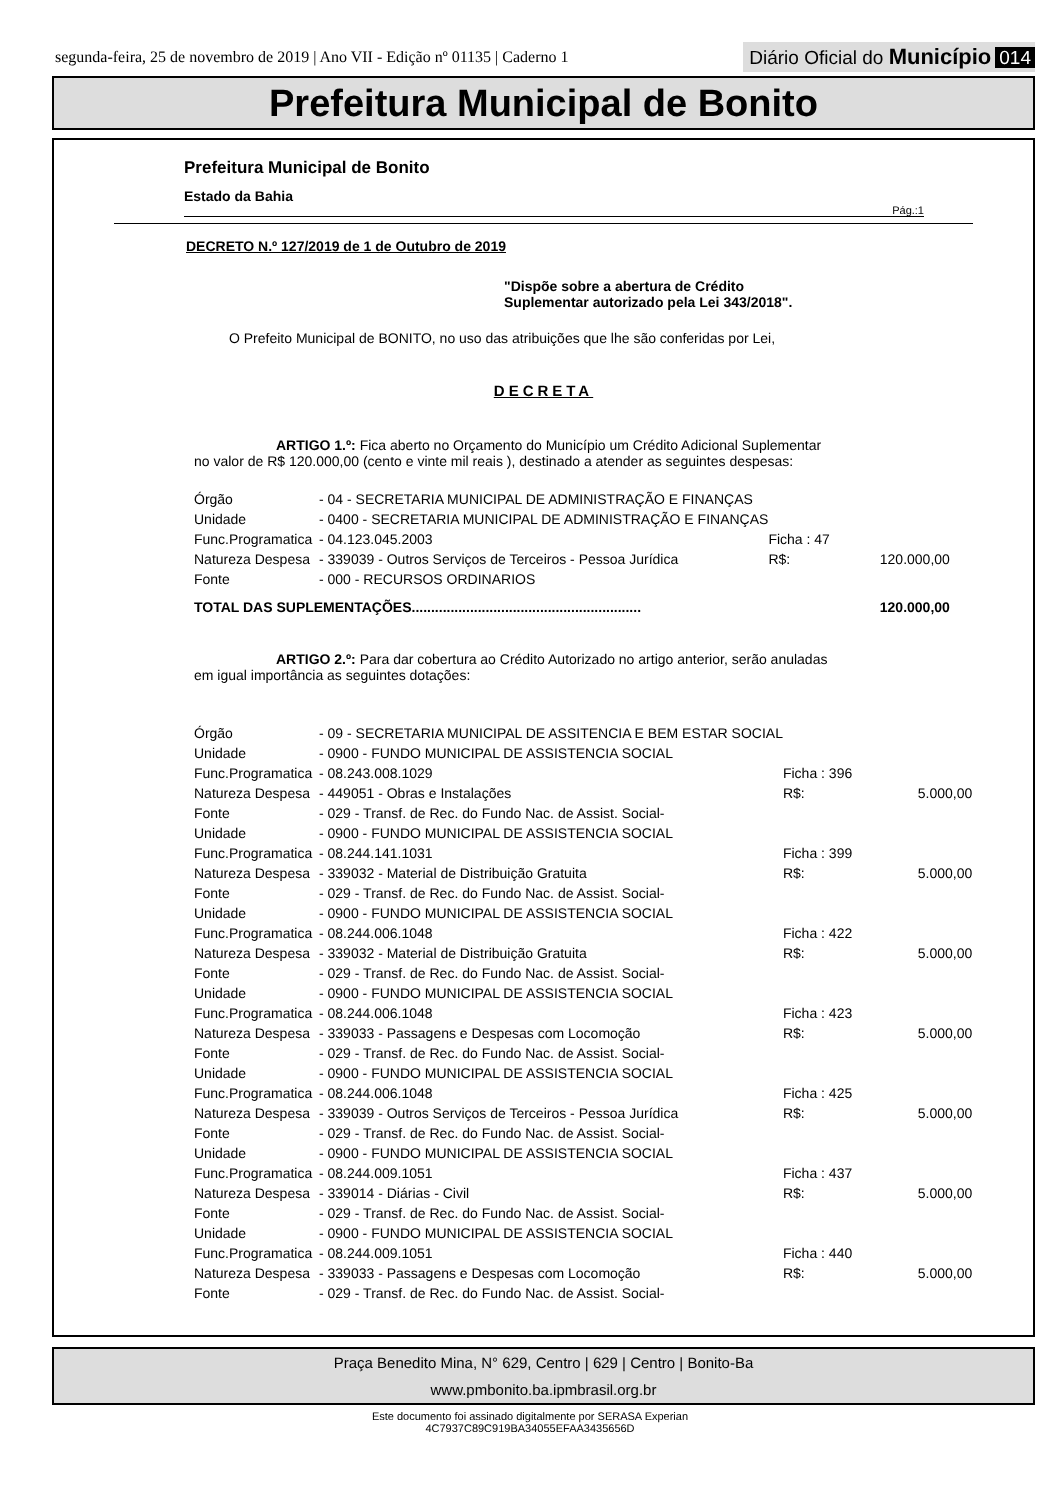segunda-feira, 25 de novembro de 2019 | Ano VII - Edição nº 01135 | Caderno 1
Diário Oficial do Município 014
Prefeitura Municipal de Bonito
Prefeitura Municipal de Bonito
Estado da Bahia
Pág.:1
DECRETO N.º 127/2019 de 1 de Outubro de 2019
"Dispõe sobre a abertura de Crédito
Suplementar autorizado pela Lei 343/2018".
O Prefeito Municipal de BONITO, no uso das atribuições que lhe são conferidas por Lei,
DECRETA
ARTIGO 1.º: Fica aberto no Orçamento do Município um Crédito Adicional Suplementar no valor de R$ 120.000,00 (cento e vinte mil reais ), destinado a atender as seguintes despesas:
| Órgão | - 04 - SECRETARIA MUNICIPAL DE ADMINISTRAÇÃO E FINANÇAS | | |
| Unidade | - 0400 - SECRETARIA MUNICIPAL DE ADMINISTRAÇÃO E FINANÇAS | | |
| Func.Programatica | - 04.123.045.2003 | Ficha : 47 | |
| Natureza Despesa | - 339039 - Outros Serviços de Terceiros - Pessoa Jurídica | R$: | 120.000,00 |
| Fonte | - 000 - RECURSOS ORDINARIOS | | |
| TOTAL DAS SUPLEMENTAÇÕES........................................................... | | | 120.000,00 |
ARTIGO 2.º: Para dar cobertura ao Crédito Autorizado no artigo anterior, serão anuladas em igual importância as seguintes dotações:
| Órgão | - 09 - SECRETARIA MUNICIPAL DE ASSITENCIA E BEM ESTAR SOCIAL | | |
| Unidade | - 0900 - FUNDO MUNICIPAL DE ASSISTENCIA SOCIAL | | |
| Func.Programatica | - 08.243.008.1029 | Ficha : 396 | |
| Natureza Despesa | - 449051 - Obras e Instalações | R$: | 5.000,00 |
| Fonte | - 029 - Transf. de Rec. do Fundo Nac. de Assist. Social- | | |
| Unidade | - 0900 - FUNDO MUNICIPAL DE ASSISTENCIA SOCIAL | | |
| Func.Programatica | - 08.244.141.1031 | Ficha : 399 | |
| Natureza Despesa | - 339032 - Material de Distribuição Gratuita | R$: | 5.000,00 |
| Fonte | - 029 - Transf. de Rec. do Fundo Nac. de Assist. Social- | | |
| Unidade | - 0900 - FUNDO MUNICIPAL DE ASSISTENCIA SOCIAL | | |
| Func.Programatica | - 08.244.006.1048 | Ficha : 422 | |
| Natureza Despesa | - 339032 - Material de Distribuição Gratuita | R$: | 5.000,00 |
| Fonte | - 029 - Transf. de Rec. do Fundo Nac. de Assist. Social- | | |
| Unidade | - 0900 - FUNDO MUNICIPAL DE ASSISTENCIA SOCIAL | | |
| Func.Programatica | - 08.244.006.1048 | Ficha : 423 | |
| Natureza Despesa | - 339033 - Passagens e Despesas com Locomoção | R$: | 5.000,00 |
| Fonte | - 029 - Transf. de Rec. do Fundo Nac. de Assist. Social- | | |
| Unidade | - 0900 - FUNDO MUNICIPAL DE ASSISTENCIA SOCIAL | | |
| Func.Programatica | - 08.244.006.1048 | Ficha : 425 | |
| Natureza Despesa | - 339039 - Outros Serviços de Terceiros - Pessoa Jurídica | R$: | 5.000,00 |
| Fonte | - 029 - Transf. de Rec. do Fundo Nac. de Assist. Social- | | |
| Unidade | - 0900 - FUNDO MUNICIPAL DE ASSISTENCIA SOCIAL | | |
| Func.Programatica | - 08.244.009.1051 | Ficha : 437 | |
| Natureza Despesa | - 339014 - Diárias - Civil | R$: | 5.000,00 |
| Fonte | - 029 - Transf. de Rec. do Fundo Nac. de Assist. Social- | | |
| Unidade | - 0900 - FUNDO MUNICIPAL DE ASSISTENCIA SOCIAL | | |
| Func.Programatica | - 08.244.009.1051 | Ficha : 440 | |
| Natureza Despesa | - 339033 - Passagens e Despesas com Locomoção | R$: | 5.000,00 |
| Fonte | - 029 - Transf. de Rec. do Fundo Nac. de Assist. Social- | | |
Praça Benedito Mina, N° 629, Centro | 629 | Centro | Bonito-Ba
www.pmbonito.ba.ipmbrasil.org.br
Este documento foi assinado digitalmente por SERASA Experian
4C7937C89C919BA34055EFAA3435656D